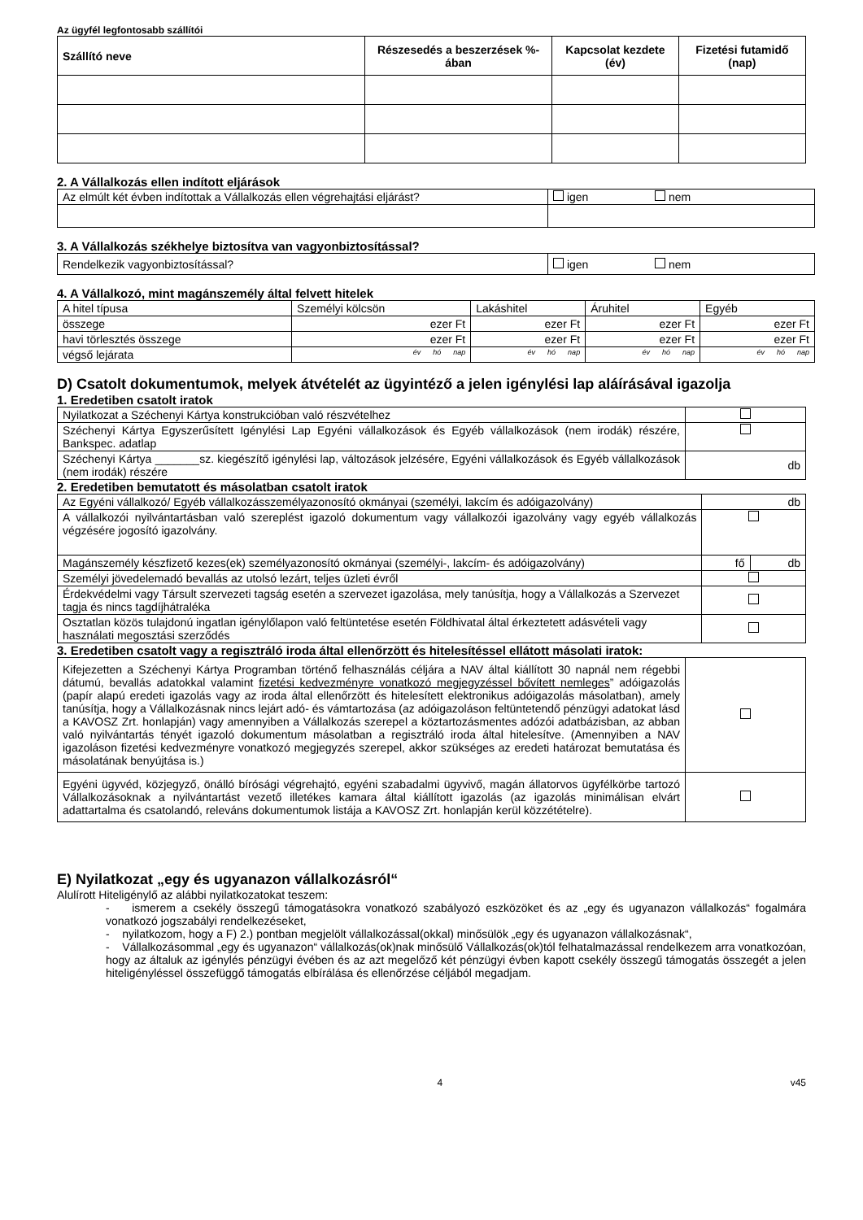Az ügyfél legfontosabb szállítói
| Szállító neve | Részesedés a beszerzések %-ában | Kapcsolat kezdete (év) | Fizetési futamidő (nap) |
| --- | --- | --- | --- |
2. A Vállalkozás ellen indított eljárások
| Az elmúlt két évben indítottak a Vállalkozás ellen végrehajtási eljárást? | igen nem |
3. A Vállalkozás székhelye biztosítva van vagyonbiztosítással?
| Rendelkezik vagyonbiztosítással? | igen nem |
4. A Vállalkozó, mint magánszemély által felvett hitelek
| A hitel típusa | Személyi kölcsön | Lakáshitel | Áruhitel | Egyéb |
| összege | ezer Ft | ezer Ft | ezer Ft | ezer Ft |
| havi törlesztés összege | ezer Ft | ezer Ft | ezer Ft | ezer Ft |
| végső lejárata | év hó nap | év hó nap | év hó nap | év hó nap |
D) Csatolt dokumentumok, melyek átvételét az ügyintéző a jelen igénylési lap aláírásával igazolja
1. Eredetiben csatolt iratok
| Nyilatkozat a Széchenyi Kártya konstrukcióban való részvételhez | |
| Széchenyi Kártya Egyszerűsített Igénylési Lap Egyéni vállalkozások és Egyéb vállalkozások (nem irodák) részére, Bankspec. adatlap | |
| Széchenyi Kártya _______sz. kiegészítő igénylési lap, változások jelzésére, Egyéni vállalkozások és Egyéb vállalkozások (nem irodák) részére | db |
2. Eredetiben bemutatott és másolatban csatolt iratok
| Az Egyéni vállalkozó/ Egyéb vállalkozásszemélyazonosító okmányai (személyi, lakcím és adóigazolvány) | db | |
| A vállalkozói nyilvántartásban való szereplést igazoló dokumentum vagy vállalkozói igazolvány vagy egyéb vállalkozás végzésére jogosító igazolvány. | | |
| Magánszemély készfizető kezes(ek) személyazonosító okmányai (személyi-, lakcím- és adóigazolvány) | fő | db |
| Személyi jövedelemadó bevallás az utolsó lezárt, teljes üzleti évről | | |
| Érdekvédelmi vagy Társult szervezeti tagság esetén a szervezet igazolása, mely tanúsítja, hogy a Vállalkozás a Szervezet tagja és nincs tagdíjhátraléka | | |
| Osztatlan közös tulajdonú ingatlan igénylőlapon való feltüntetése esetén Földhivatal által érkeztetett adásvételi vagy használati megosztási szerződés | | |
3. Eredetiben csatolt vagy a regisztráló iroda által ellenőrzött és hitelesítéssel ellátott másolati iratok:
| Kifejezetten a Széchenyi Kártya Programban történő felhasználás céljára a NAV által kiállított 30 napnál nem régebbi dátumú, bevallás adatokkal valamint fizetési kedvezményre vonatkozó megjegyzéssel bővített nemleges ” adóigazolás (papír alapú eredeti igazolás vagy az iroda által ellenőrzött és hitelesített elektronikus adóigazolás másolatban), amely tanúsítja, hogy a Vállalkozásnak nincs lejárt adó- és vámtartozása (az adóigazoláson feltüntetendő pénzügyi adatokat lásd a KAVOSZ Zrt. honlapján) vagy amennyiben a Vállalkozás szerepel a köztartozásmentes adózói adatbázisban, az abban való nyilvántartás tényét igazoló dokumentum másolatban a regisztráló iroda által hitelesítve. (Amennyiben a NAV igazoláson fizetési kedvezményre vonatkozó megjegyzés szerepel, akkor szükséges az eredeti határozat bemutatása és másolatának benyújtása is.) | |
| Egyéni ügyvéd, közjegyző, önálló bírósági végrehajtó, egyéni szabadalmi ügyvivő, magán állatorvos ügyfélkörbe tartozó Vállalkozásoknak a nyilvántartást vezető illetékes kamara által kiállított igazolás (az igazolás minimálisan elvárt adattartalma és csatolandó, releváns dokumentumok listája a KAVOSZ Zrt. honlapján kerül közzétételre). | |
E) Nyilatkozat „egy és ugyanazon vállalkozásról“
Alulírott Hiteligénylő az alábbi nyilatkozatokat teszem:
- ismerem a csekély összegű támogatásokra vonatkozó szabályozó eszközöket és az „egy és ugyanazon vállalkozás“ fogalmára vonatkozó jogszabályi rendelkezéseket,
- nyilatkozom, hogy a F) 2.) pontban megjelölt vállalkozással(okkal) minősülök „egy és ugyanazon vállalkozásnak“,
- Vállalkozásommal „egy és ugyanazon“ vállalkozás(ok)nak minősülő Vállalkozás(ok)tól felhatalmazással rendelkezem arra vonatkozóan, hogy az általuk az igénylés pénzügyi évében és az azt megelőző két pénzügyi évben kapott csekély összegű támogatás összegét a jelen hiteligényléssel összefüggő támogatás elbírálása és ellenőrzése céljából megadjam.
4 v45